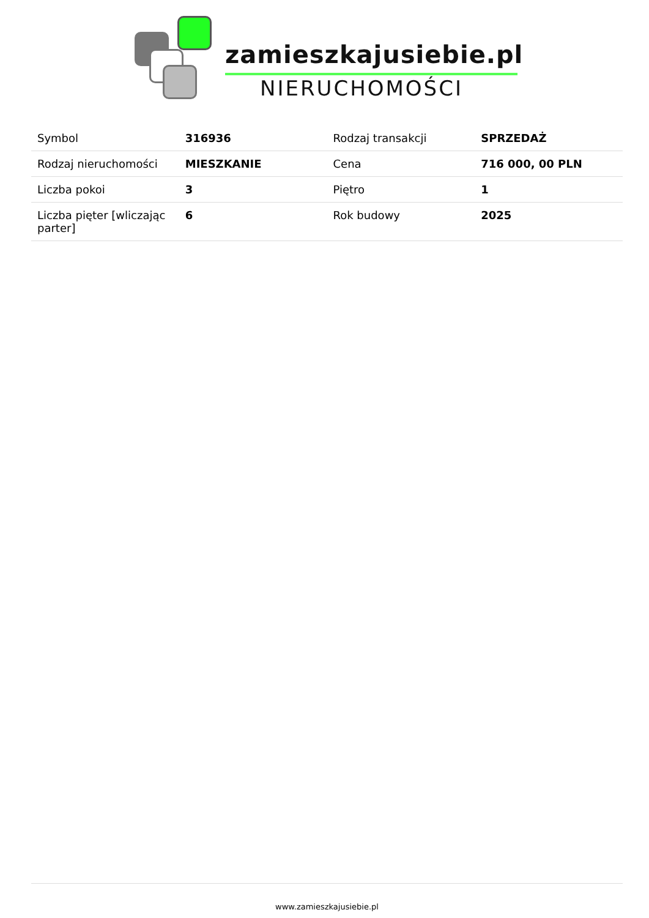zamieszkajusiebie.pl
NIERUCHOMOŚCI
| Symbol | 316936 | Rodzaj transakcji | SPRZEDAŻ |
| Rodzaj nieruchomości | MIESZKANIE | Cena | 716 000, 00 PLN |
| Liczba pokoi | 3 | Piętro | 1 |
| Liczba pięter [wliczając parter] | 6 | Rok budowy | 2025 |
www.zamieszkajusiebie.pl